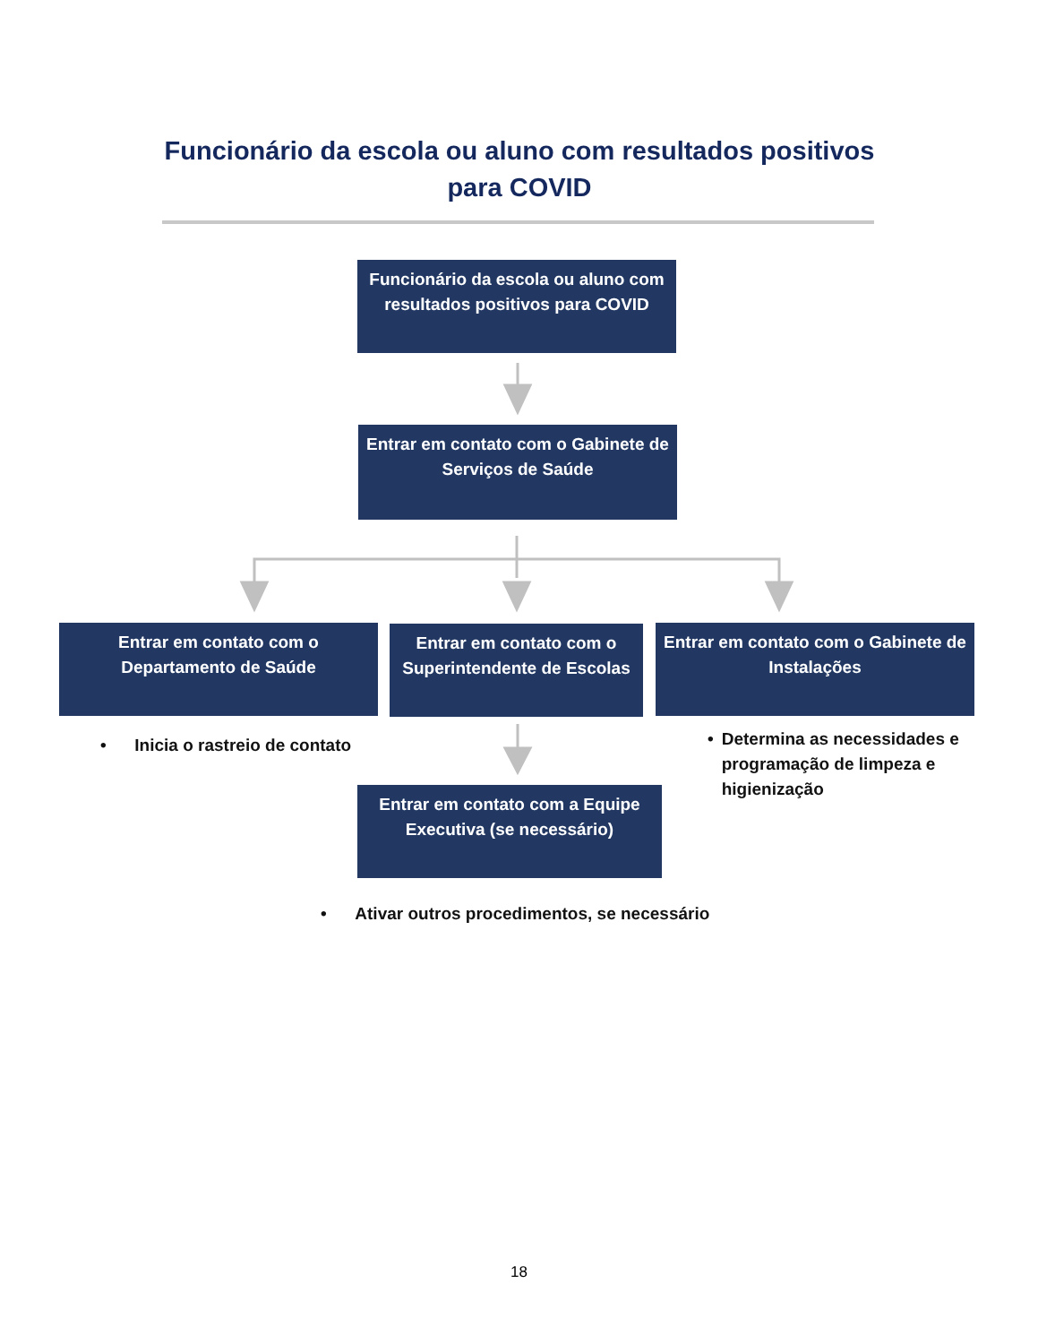Funcionário da escola ou aluno com resultados positivos para COVID
Funcionário da escola ou aluno com resultados positivos para COVID
Entrar em contato com o Gabinete de Serviços de Saúde
Entrar em contato com o Departamento de Saúde
Entrar em contato com o Superintendente de Escolas
Entrar em contato com o Gabinete de Instalações
• Inicia o rastreio de contato
• Determina as necessidades e programação de limpeza e higienização
Entrar em contato com a Equipe Executiva (se necessário)
• Ativar outros procedimentos, se necessário
18